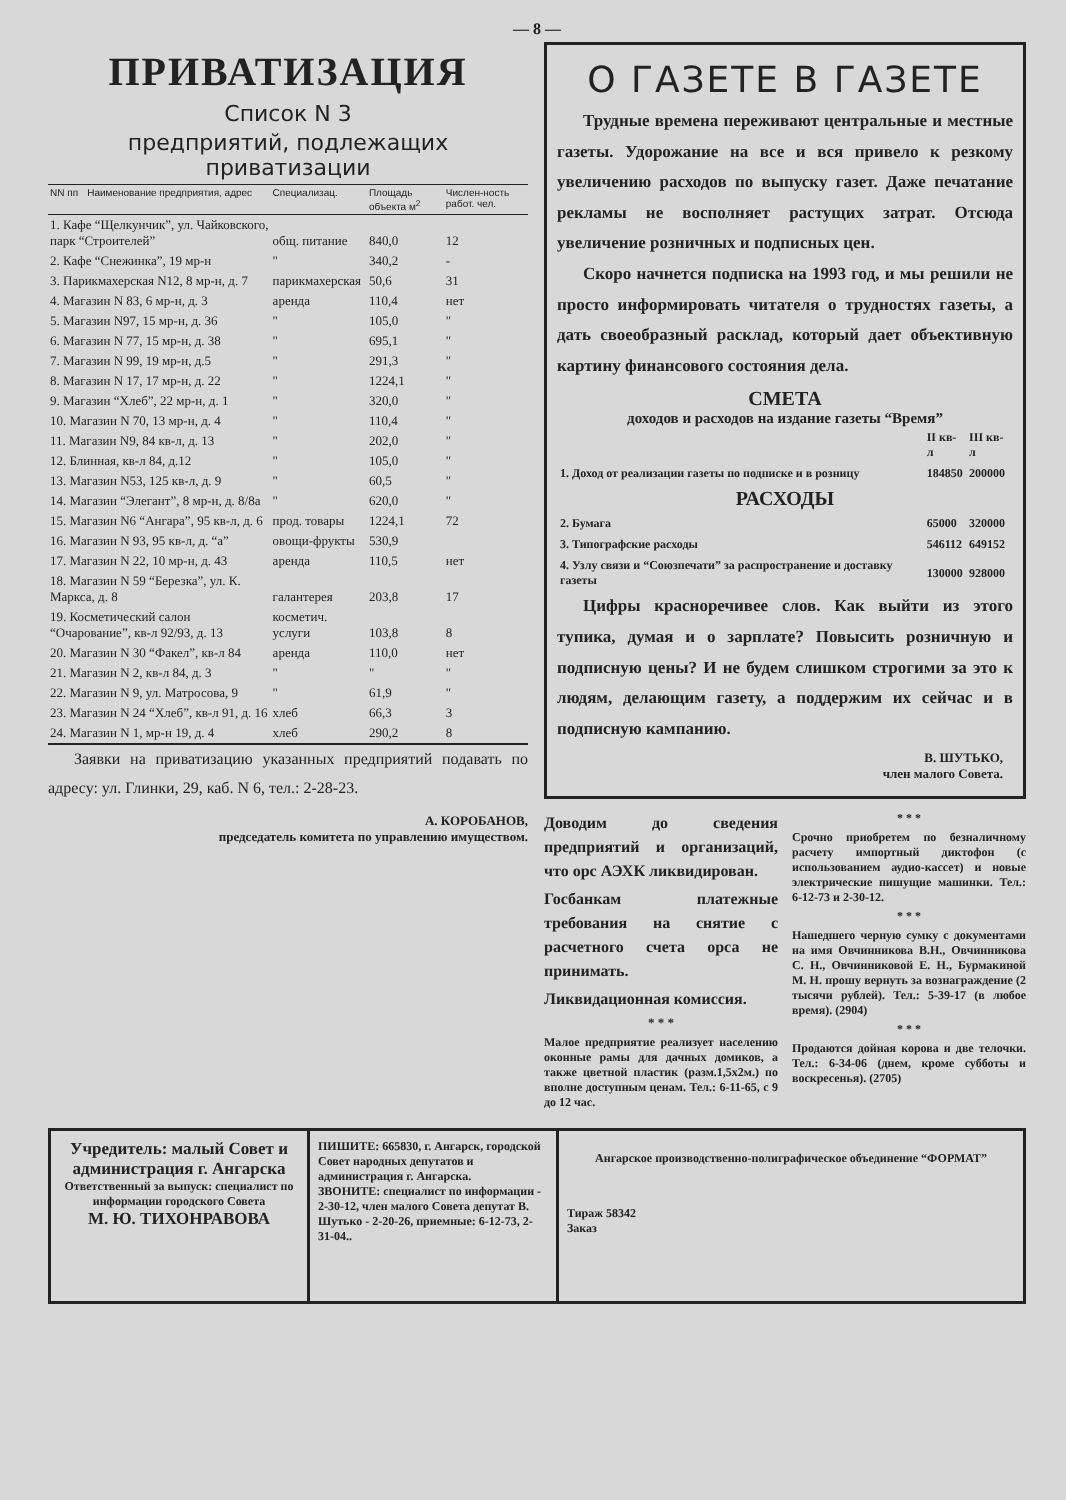— 8 —
ПРИВАТИЗАЦИЯ
Список N 3
предприятий, подлежащих приватизации
| NN пп | Наименование предприятия, адрес | Специализац. | Площадь объекта м<sup>2</sup> | Числен-ность работ. чел. |
| --- | --- | --- | --- | --- |
| 1. Кафе “Щелкунчик”, ул. Чайковского, парк “Строителей” | | общ. питание | 840,0 | 12 |
| 2. Кафе “Снежинка”, 19 мр-н | | " | 340,2 | - |
| 3. Парикмахерская N12, 8 мр-н, д. 7 | | парикмахерская | 50,6 | 31 |
| 4. Магазин N 83, 6 мр-н, д. 3 | | аренда | 110,4 | нет |
| 5. Магазин N97, 15 мр-н, д. 36 | | " | 105,0 | " |
| 6. Магазин N 77, 15 мр-н, д. 38 | | " | 695,1 | " |
| 7. Магазин N 99, 19 мр-н, д.5 | | " | 291,3 | " |
| 8. Магазин N 17, 17 мр-н, д. 22 | | " | 1224,1 | " |
| 9. Магазин “Хлеб”, 22 мр-н, д. 1 | | " | 320,0 | " |
| 10. Магазин N 70, 13 мр-н, д. 4 | | " | 110,4 | " |
| 11. Магазин N9, 84 кв-л, д. 13 | | " | 202,0 | " |
| 12. Блинная, кв-л 84, д.12 | | " | 105,0 | " |
| 13. Магазин N53, 125 кв-л, д. 9 | | " | 60,5 | " |
| 14. Магазин “Элегант”, 8 мр-н, д. 8/8а | | " | 620,0 | " |
| 15. Магазин N6 “Ангара”, 95 кв-л, д. 6 | | прод. товары | 1224,1 | 72 |
| 16. Магазин N 93, 95 кв-л, д. “а” | | овощи-фрукты | 530,9 | |
| 17. Магазин N 22, 10 мр-н, д. 43 | | аренда | 110,5 | нет |
| 18. Магазин N 59 “Березка”, ул. К. Маркса, д. 8 | | галантерея | 203,8 | 17 |
| 19. Косметический салон “Очарование”, кв-л 92/93, д. 13 | | косметич. услуги | 103,8 | 8 |
| 20. Магазин N 30 “Факел”, кв-л 84 | | аренда | 110,0 | нет |
| 21. Магазин N 2, кв-л 84, д. 3 | | " | " | " |
| 22. Магазин N 9, ул. Матросова, 9 | | " | 61,9 | " |
| 23. Магазин N 24 “Хлеб”, кв-л 91, д. 16 | | хлеб | 66,3 | 3 |
| 24. Магазин N 1, мр-н 19, д. 4 | | хлеб | 290,2 | 8 |
Заявки на приватизацию указанных предприятий подавать по адресу: ул. Глинки, 29, каб. N 6, тел.: 2-28-23.
А. КОРОБАНОВ,
председатель комитета по управлению имуществом.
О ГАЗЕТЕ В ГАЗЕТЕ
Трудные времена переживают центральные и местные газеты. Удорожание на все и вся привело к резкому увеличению расходов по выпуску газет. Даже печатание рекламы не восполняет растущих затрат. Отсюда увеличение розничных и подписных цен.
Скоро начнется подписка на 1993 год, и мы решили не просто информировать читателя о трудностях газеты, а дать своеобразный расклад, который дает объективную картину финансового состояния дела.
СМЕТА
доходов и расходов на издание газеты “Время”
| | II кв-л | III кв-л |
| 1. Доход от реализации газеты по подписке и в розницу | 184850 | 200000 |
| РАСХОДЫ | | |
| 2. Бумага | 65000 | 320000 |
| 3. Типографские расходы | 546112 | 649152 |
| 4. Узлу связи и “Союзпечати” за распространение и доставку газеты | 130000 | 928000 |
Цифры красноречивее слов. Как выйти из этого тупика, думая и о зарплате? Повысить розничную и подписную цены? И не будем слишком строгими за это к людям, делающим газету, а поддержим их сейчас и в подписную кампанию.
В. ШУТЬКО,
член малого Совета.
Доводим до сведения предприятий и организаций, что орс АЭХК ликвидирован.
Госбанкам платежные требования на снятие с расчетного счета орса не принимать.
Ликвидационная комиссия.
* * *
Малое предприятие реализует населению оконные рамы для дачных домиков, а также цветной пластик (разм.1,5х2м.) по вполне доступным ценам. Тел.: 6-11-65, с 9 до 12 час.
* * *
Срочно приобретем по безналичному расчету импортный диктофон (с использованием аудио-кассет) и новые электрические пишущие машинки. Тел.: 6-12-73 и 2-30-12.
* * *
Нашедшего черную сумку с документами на имя Овчинникова В.Н., Овчинникова С. Н., Овчинниковой Е. Н., Бурмакиной М. Н. прошу вернуть за вознаграждение (2 тысячи рублей). Тел.: 5-39-17 (в любое время). (2904)
* * *
Продаются дойная корова и две телочки. Тел.: 6-34-06 (днем, кроме субботы и воскресенья). (2705)
Учредитель: малый Совет и администрация г. Ангарска
Ответственный за выпуск: специалист по информации городского Совета
М. Ю. ТИХОНРАВОВА
ПИШИТЕ: 665830, г. Ангарск, городской Совет народных депутатов и администрация г. Ангарска.
ЗВОНИТЕ: специалист по информации - 2-30-12, член малого Совета депутат В. Шутько - 2-20-26, приемные: 6-12-73, 2-31-04..
Ангарское производственно-полиграфическое объединение “ФОРМАТ”
Тираж 58342
Заказ